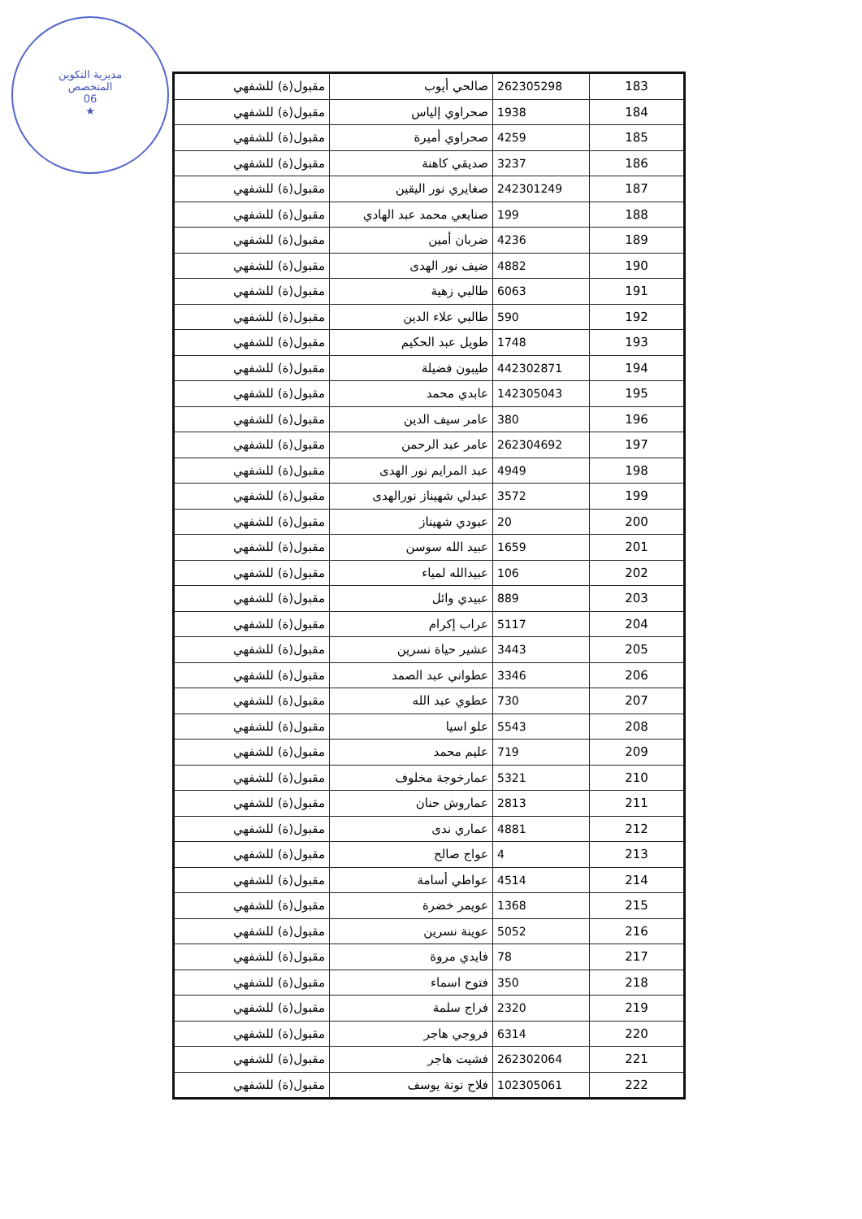مديرية التكوين
المتخصص
06
★
| 183 | 262305298 | صالحي أيوب | مقبول(ة) للشفهي |
| 184 | 1938 | صحراوي إلياس | مقبول(ة) للشفهي |
| 185 | 4259 | صحراوي أميرة | مقبول(ة) للشفهي |
| 186 | 3237 | صديقي كاهنة | مقبول(ة) للشفهي |
| 187 | 242301249 | صغايري نور اليقين | مقبول(ة) للشفهي |
| 188 | 199 | صنايعي محمد عبد الهادي | مقبول(ة) للشفهي |
| 189 | 4236 | ضربان أمين | مقبول(ة) للشفهي |
| 190 | 4882 | ضيف نور الهدى | مقبول(ة) للشفهي |
| 191 | 6063 | طالبي زهية | مقبول(ة) للشفهي |
| 192 | 590 | طالبي علاء الدين | مقبول(ة) للشفهي |
| 193 | 1748 | طويل عبد الحكيم | مقبول(ة) للشفهي |
| 194 | 442302871 | طيبون فضيلة | مقبول(ة) للشفهي |
| 195 | 142305043 | عابدي محمد | مقبول(ة) للشفهي |
| 196 | 380 | عامر سيف الدين | مقبول(ة) للشفهي |
| 197 | 262304692 | عامر عبد الرحمن | مقبول(ة) للشفهي |
| 198 | 4949 | عبد المرايم نور الهدى | مقبول(ة) للشفهي |
| 199 | 3572 | عبدلي شهيناز نورالهدى | مقبول(ة) للشفهي |
| 200 | 20 | عبودي شهيناز | مقبول(ة) للشفهي |
| 201 | 1659 | عبيد الله سوسن | مقبول(ة) للشفهي |
| 202 | 106 | عبيدالله لمياء | مقبول(ة) للشفهي |
| 203 | 889 | عبيدي وائل | مقبول(ة) للشفهي |
| 204 | 5117 | عراب إكرام | مقبول(ة) للشفهي |
| 205 | 3443 | عشير حياة نسرين | مقبول(ة) للشفهي |
| 206 | 3346 | عطواني عبد الصمد | مقبول(ة) للشفهي |
| 207 | 730 | عطوي عبد الله | مقبول(ة) للشفهي |
| 208 | 5543 | علو اسيا | مقبول(ة) للشفهي |
| 209 | 719 | عليم محمد | مقبول(ة) للشفهي |
| 210 | 5321 | عمارخوجة مخلوف | مقبول(ة) للشفهي |
| 211 | 2813 | عماروش حنان | مقبول(ة) للشفهي |
| 212 | 4881 | عماري ندى | مقبول(ة) للشفهي |
| 213 | 4 | عواج صالح | مقبول(ة) للشفهي |
| 214 | 4514 | عواطي أسامة | مقبول(ة) للشفهي |
| 215 | 1368 | عويمر خضرة | مقبول(ة) للشفهي |
| 216 | 5052 | عوينة نسرين | مقبول(ة) للشفهي |
| 217 | 78 | فايدي مروة | مقبول(ة) للشفهي |
| 218 | 350 | فتوح اسماء | مقبول(ة) للشفهي |
| 219 | 2320 | فراج سلمة | مقبول(ة) للشفهي |
| 220 | 6314 | فروجي هاجر | مقبول(ة) للشفهي |
| 221 | 262302064 | فشيت هاجر | مقبول(ة) للشفهي |
| 222 | 102305061 | فلاح توتة يوسف | مقبول(ة) للشفهي |